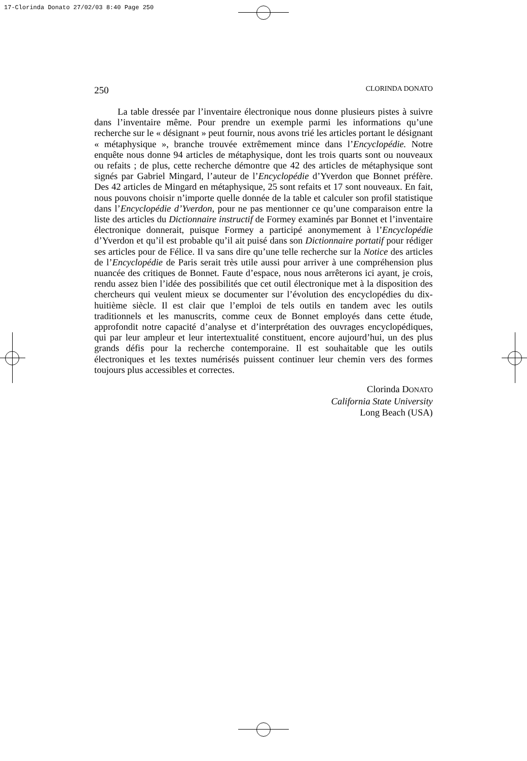17-Clorinda Donato 27/02/03 8:40 Page 250
250 CLORINDA DONATO
La table dressée par l’inventaire électronique nous donne plusieurs pistes à suivre dans l’inventaire même. Pour prendre un exemple parmi les informations qu’une recherche sur le « désignant » peut fournir, nous avons trié les articles portant le désignant « métaphysique », branche trouvée extrêmement mince dans l’Encyclopédie. Notre enquête nous donne 94 articles de métaphysique, dont les trois quarts sont ou nouveaux ou refaits ; de plus, cette recherche démontre que 42 des articles de métaphysique sont signés par Gabriel Mingard, l’auteur de l’Encyclopédie d’Yverdon que Bonnet préfère. Des 42 articles de Mingard en métaphysique, 25 sont refaits et 17 sont nouveaux. En fait, nous pouvons choisir n’importe quelle donnée de la table et calculer son profil statistique dans l’Encyclopédie d’Yverdon, pour ne pas mentionner ce qu’une comparaison entre la liste des articles du Dictionnaire instructif de Formey examinés par Bonnet et l’inventaire électronique donnerait, puisque Formey a participé anonymement à l’Encyclopédie d’Yverdon et qu’il est probable qu’il ait puisé dans son Dictionnaire portatif pour rédiger ses articles pour de Félice. Il va sans dire qu’une telle recherche sur la Notice des articles de l’Encyclopédie de Paris serait très utile aussi pour arriver à une compréhension plus nuancée des critiques de Bonnet. Faute d’espace, nous nous arrêterons ici ayant, je crois, rendu assez bien l’idée des possibilités que cet outil électronique met à la disposition des chercheurs qui veulent mieux se documenter sur l’évolution des encyclopédies du dix-huitième siècle. Il est clair que l’emploi de tels outils en tandem avec les outils traditionnels et les manuscrits, comme ceux de Bonnet employés dans cette étude, approfondit notre capacité d’analyse et d’interprétation des ouvrages encyclopédiques, qui par leur ampleur et leur intertextualité constituent, encore aujourd’hui, un des plus grands défis pour la recherche contemporaine. Il est souhaitable que les outils électroniques et les textes numérisés puissent continuer leur chemin vers des formes toujours plus accessibles et correctes.
Clorinda DONATO
California State University
Long Beach (USA)